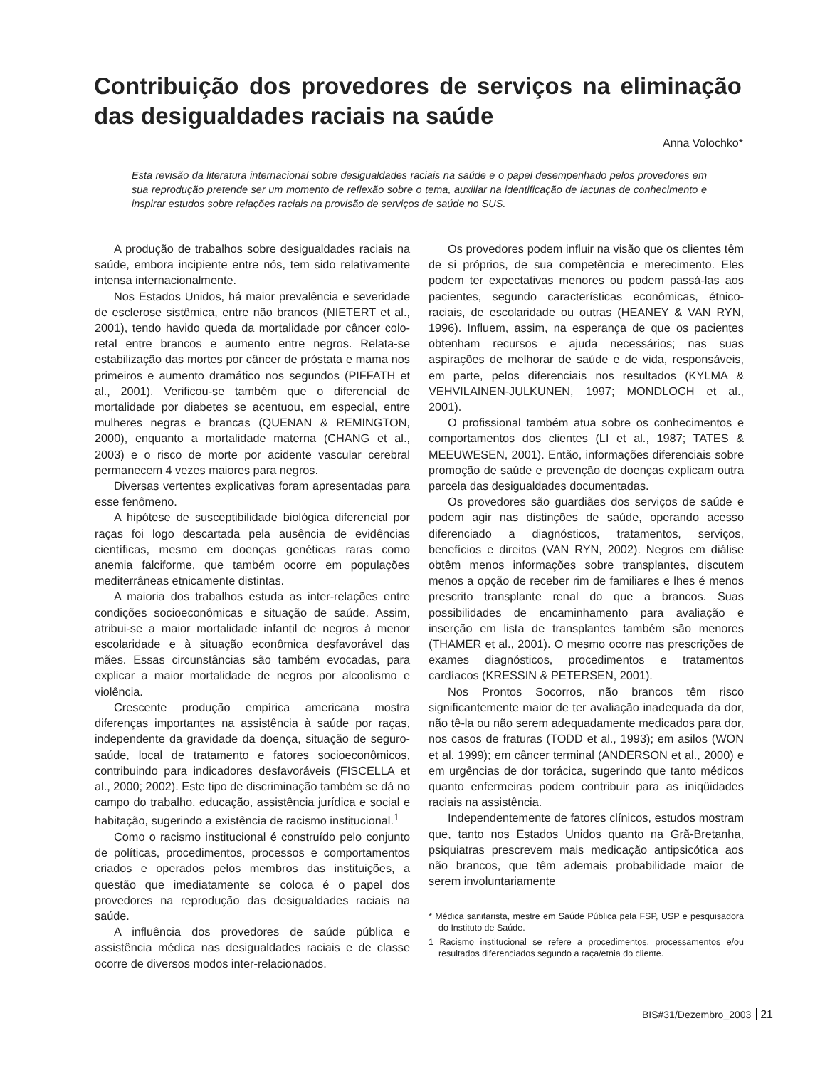Contribuição dos provedores de serviços na eliminação das desigualdades raciais na saúde
Anna Volochko*
Esta revisão da literatura internacional sobre desigualdades raciais na saúde e o papel desempenhado pelos provedores em sua reprodução pretende ser um momento de reflexão sobre o tema, auxiliar na identificação de lacunas de conhecimento e inspirar estudos sobre relações raciais na provisão de serviços de saúde no SUS.
A produção de trabalhos sobre desigualdades raciais na saúde, embora incipiente entre nós, tem sido relativamente intensa internacionalmente.
Nos Estados Unidos, há maior prevalência e severidade de esclerose sistêmica, entre não brancos (NIETERT et al., 2001), tendo havido queda da mortalidade por câncer colo-retal entre brancos e aumento entre negros. Relata-se estabilização das mortes por câncer de próstata e mama nos primeiros e aumento dramático nos segundos (PIFFATH et al., 2001). Verificou-se também que o diferencial de mortalidade por diabetes se acentuou, em especial, entre mulheres negras e brancas (QUENAN & REMINGTON, 2000), enquanto a mortalidade materna (CHANG et al., 2003) e o risco de morte por acidente vascular cerebral permanecem 4 vezes maiores para negros.
Diversas vertentes explicativas foram apresentadas para esse fenômeno.
A hipótese de susceptibilidade biológica diferencial por raças foi logo descartada pela ausência de evidências científicas, mesmo em doenças genéticas raras como anemia falciforme, que também ocorre em populações mediterrâneas etnicamente distintas.
A maioria dos trabalhos estuda as inter-relações entre condições socioeconômicas e situação de saúde. Assim, atribui-se a maior mortalidade infantil de negros à menor escolaridade e à situação econômica desfavorável das mães. Essas circunstâncias são também evocadas, para explicar a maior mortalidade de negros por alcoolismo e violência.
Crescente produção empírica americana mostra diferenças importantes na assistência à saúde por raças, independente da gravidade da doença, situação de seguro-saúde, local de tratamento e fatores socioeconômicos, contribuindo para indicadores desfavoráveis (FISCELLA et al., 2000; 2002). Este tipo de discriminação também se dá no campo do trabalho, educação, assistência jurídica e social e habitação, sugerindo a existência de racismo institucional.<sup>1</sup>
Como o racismo institucional é construído pelo conjunto de políticas, procedimentos, processos e comportamentos criados e operados pelos membros das instituições, a questão que imediatamente se coloca é o papel dos provedores na reprodução das desigualdades raciais na saúde.
A influência dos provedores de saúde pública e assistência médica nas desigualdades raciais e de classe ocorre de diversos modos inter-relacionados.
Os provedores podem influir na visão que os clientes têm de si próprios, de sua competência e merecimento. Eles podem ter expectativas menores ou podem passá-las aos pacientes, segundo características econômicas, étnico- raciais, de escolaridade ou outras (HEANEY & VAN RYN, 1996). Influem, assim, na esperança de que os pacientes obtenham recursos e ajuda necessários; nas suas aspirações de melhorar de saúde e de vida, responsáveis, em parte, pelos diferenciais nos resultados (KYLMA & VEHVILAINEN-JULKUNEN, 1997; MONDLOCH et al., 2001).
O profissional também atua sobre os conhecimentos e comportamentos dos clientes (LI et al., 1987; TATES & MEEUWESEN, 2001). Então, informações diferenciais sobre promoção de saúde e prevenção de doenças explicam outra parcela das desigualdades documentadas.
Os provedores são guardiães dos serviços de saúde e podem agir nas distinções de saúde, operando acesso diferenciado a diagnósticos, tratamentos, serviços, benefícios e direitos (VAN RYN, 2002). Negros em diálise obtêm menos informações sobre transplantes, discutem menos a opção de receber rim de familiares e lhes é menos prescrito transplante renal do que a brancos. Suas possibilidades de encaminhamento para avaliação e inserção em lista de transplantes também são menores (THAMER et al., 2001). O mesmo ocorre nas prescrições de exames diagnósticos, procedimentos e tratamentos cardíacos (KRESSIN & PETERSEN, 2001).
Nos Prontos Socorros, não brancos têm risco significantemente maior de ter avaliação inadequada da dor, não tê-la ou não serem adequadamente medicados para dor, nos casos de fraturas (TODD et al., 1993); em asilos (WON et al. 1999); em câncer terminal (ANDERSON et al., 2000) e em urgências de dor torácica, sugerindo que tanto médicos quanto enfermeiras podem contribuir para as iniqüidades raciais na assistência.
Independentemente de fatores clínicos, estudos mostram que, tanto nos Estados Unidos quanto na Grã-Bretanha, psiquiatras prescrevem mais medicação antipsicótica aos não brancos, que têm ademais probabilidade maior de serem involuntariamente
* Médica sanitarista, mestre em Saúde Pública pela FSP, USP e pesquisadora do Instituto de Saúde.
1 Racismo institucional se refere a procedimentos, processamentos e/ou resultados diferenciados segundo a raça/etnia do cliente.
BIS#31/Dezembro_2003 21